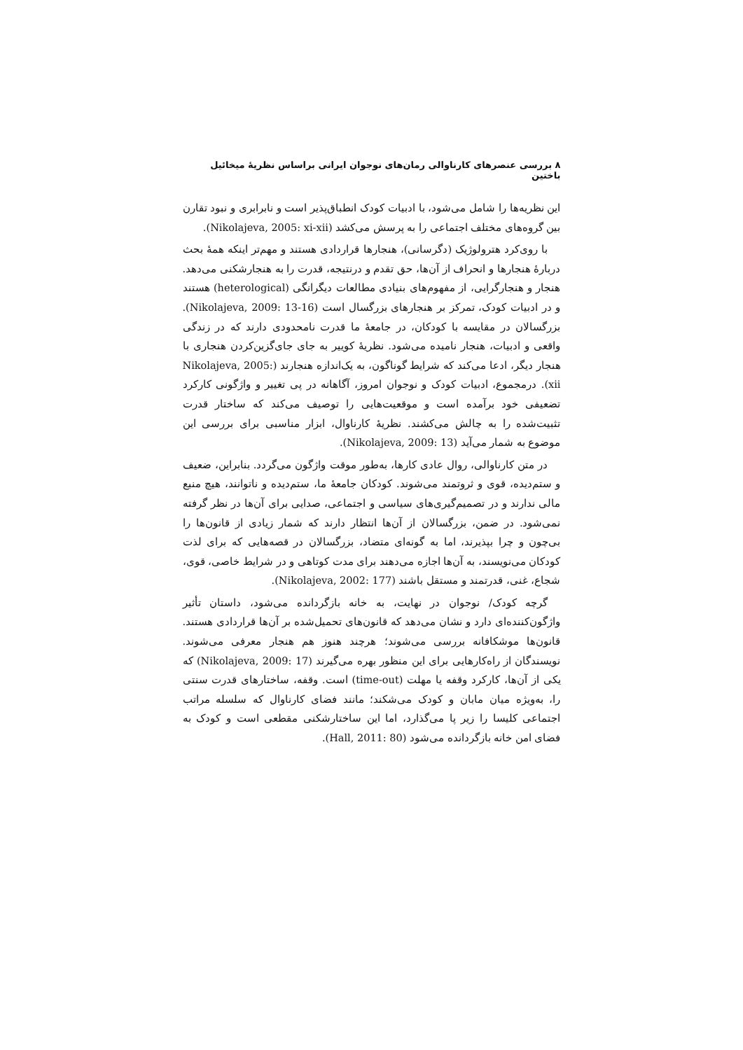۸ بررسی عنصرهای کارناوالی رمان‌های نوجوان ایرانی براساس نظریهٔ میخائیل باختین
این نظریه‌ها را شامل می‌شود، با ادبیات کودک انطباق‌پذیر است و نابرابری و نبود تقارن بین گروه‌های مختلف اجتماعی را به پرسش می‌کشد (Nikolajeva, 2005: xi-xii).
با روی‌کرد هترولوژیک (دگرسانی)، هنجارها قراردادی هستند و مهم‌تر اینکه همهٔ بحث دربارهٔ هنجارها و انحراف از آن‌ها، حق تقدم و درنتیجه، قدرت را به هنجارشکنی می‌دهد. هنجار و هنجارگرایی، از مفهوم‌های بنیادی مطالعات دیگرانگی (heterological) هستند و در ادبیات کودک، تمرکز بر هنجارهای بزرگسال است (Nikolajeva, 2009: 13-16). بزرگسالان در مقایسه با کودکان، در جامعهٔ ما قدرت نامحدودی دارند که در زندگی واقعی و ادبیات، هنجار نامیده می‌شود. نظریهٔ کوییر به جای جای‌گزین‌کردن هنجاری با هنجار دیگر، ادعا می‌کند که شرایط گوناگون، به یک‌اندازه هنجارند (Nikolajeva, 2005: xii). درمجموع، ادبیات کودک و نوجوان امروز، آگاهانه در پی تغییر و واژگونی کارکرد تضعیفی خود برآمده است و موقعیت‌هایی را توصیف می‌کند که ساختار قدرت تثبیت‌شده را به چالش می‌کشند. نظریهٔ کارناوال، ابزار مناسبی برای بررسی این موضوع به شمار می‌آید (Nikolajeva, 2009: 13).
در متن کارناوالی، روال عادی کارها، به‌طور موقت واژگون می‌گردد. بنابراین، ضعیف و ستم‌دیده، قوی و ثروتمند می‌شوند. کودکان جامعهٔ ما، ستم‌دیده و ناتوانند، هیچ منبع مالی ندارند و در تصمیم‌گیری‌های سیاسی و اجتماعی، صدایی برای آن‌ها در نظر گرفته نمی‌شود. در ضمن، بزرگسالان از آن‌ها انتظار دارند که شمار زیادی از قانون‌ها را بی‌چون و چرا بپذیرند، اما به گونه‌ای متضاد، بزرگسالان در قصه‌هایی که برای لذت کودکان می‌نویسند، به آن‌ها اجازه می‌دهند برای مدت کوتاهی و در شرایط خاصی، قوی، شجاع، غنی، قدرتمند و مستقل باشند (Nikolajeva, 2002: 177).
گرچه کودک/ نوجوان در نهایت، به خانه بازگردانده می‌شود، داستان تأثیر واژگون‌کننده‌ای دارد و نشان می‌دهد که قانون‌های تحمیل‌شده بر آن‌ها قراردادی هستند. قانون‌ها موشکافانه بررسی می‌شوند؛ هرچند هنوز هم هنجار معرفی می‌شوند. نویسندگان از راه‌کارهایی برای این منظور بهره می‌گیرند (Nikolajeva, 2009: 17) که یکی از آن‌ها، کارکرد وقفه یا مهلت (time-out) است. وقفه، ساختارهای قدرت سنتی را، به‌ویژه میان مابان و کودک می‌شکند؛ مانند فضای کارناوال که سلسله مراتب اجتماعی کلیسا را زیر پا می‌گذارد، اما این ساختارشکنی مقطعی است و کودک به فضای امن خانه بازگردانده می‌شود (Hall, 2011: 80).